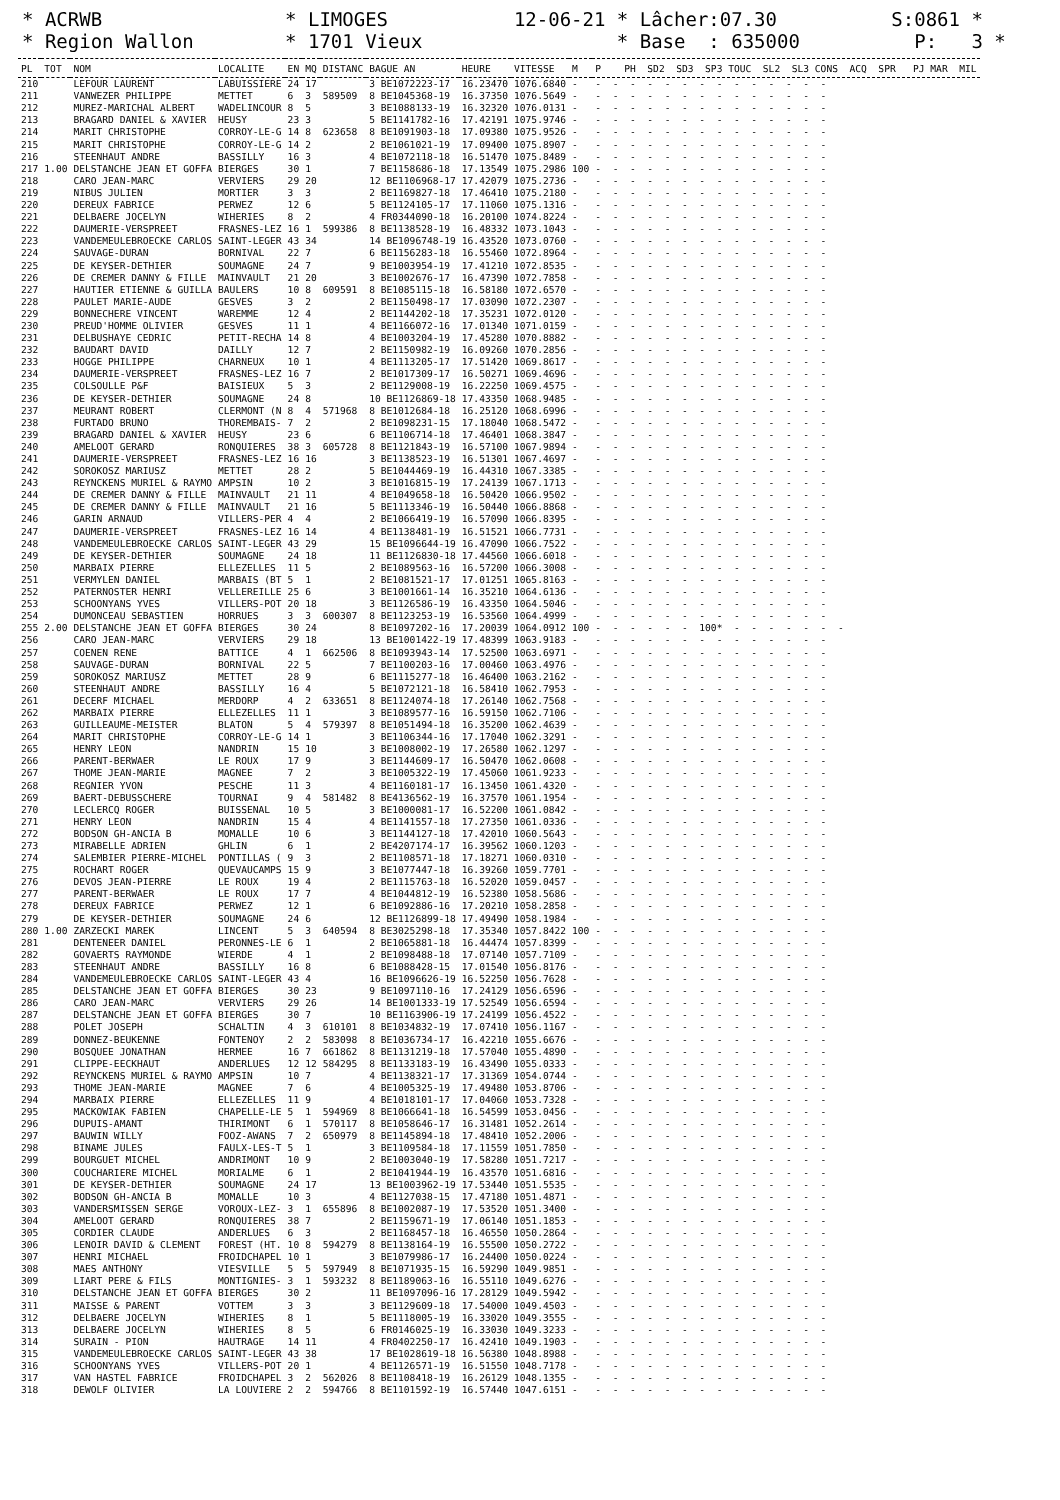* ACRWB * LIMOGES 12-06-21 * Lâcher:07.30 S:0861 * * Region Wallon * 1701 Vieux * Base : 635000 P: 3 *
| PL | TOT | NOM | LOCALITE | EN | MQ | DISTANC | BAGUE AN | HEURE | VITESSE | M | P PH SD2 SD3 SP3 TOUC SL2 SL3 CONS ACQ SPR PJ MAR MIL |
| --- | --- | --- | --- | --- | --- | --- | --- | --- | --- | --- | --- |
| 210 | | LEFOUR LAURENT | LABUISSIERE | 24 | 17 | | 3 BE1072223-17 | 16.23470 | 1076.6840 | - | - - - - - - - - - - - - - - |
| 211 | | VANWEZER PHILIPPE | METTET | 6 | 3 | 589509 | 8 BE1045368-19 | 16.37350 | 1076.5649 | - | - - - - - - - - - - - - - - |
| 212 | | MUREZ-MARICHAL ALBERT | WADELINCOUR | 8 | 5 | | 3 BE1088133-19 | 16.32320 | 1076.0131 | - | - - - - - - - - - - - - - - |
| 213 | | BRAGARD DANIEL & XAVIER | HEUSY | 23 | 3 | | 5 BE1141782-16 | 17.42191 | 1075.9746 | - | - - - - - - - - - - - - - - |
| 214 | | MARIT CHRISTOPHE | CORROY-LE-G | 14 | 8 | 623658 | 8 BE1091903-18 | 17.09380 | 1075.9526 | - | - - - - - - - - - - - - - - |
| 215 | | MARIT CHRISTOPHE | CORROY-LE-G | 14 | 2 | | 2 BE1061021-19 | 17.09400 | 1075.8907 | - | - - - - - - - - - - - - - - |
| 216 | | STEENHAUT ANDRE | BASSILLY | 16 | 3 | | 4 BE1072118-18 | 16.51470 | 1075.8489 | - | - - - - - - - - - - - - - - |
| 217 | 1.00 | DELSTANCHE JEAN ET GOFFA | BIERGES | 30 | 1 | | 7 BE1158686-18 | 17.13549 | 1075.2986 | 100 | - - - - - - - - - - - - - - |
| 218 | | CARO JEAN-MARC | VERVIERS | 29 | 20 | | 12 BE1106968-17 | 17.42079 | 1075.2736 | - | - - - - - - - - - - - - - - |
| 219 | | NIBUS JULIEN | MORTIER | 3 | 3 | | 2 BE1169827-18 | 17.46410 | 1075.2180 | - | - - - - - - - - - - - - - - |
| 220 | | DEREUX FABRICE | PERWEZ | 12 | 6 | | 5 BE1124105-17 | 17.11060 | 1075.1316 | - | - - - - - - - - - - - - - - |
| 221 | | DELBAERE JOCELYN | WIHERIES | 8 | 2 | | 4 FR0344090-18 | 16.20100 | 1074.8224 | - | - - - - - - - - - - - - - - |
| 222 | | DAUMERIE-VERSPREET | FRASNES-LEZ | 16 | 1 | 599386 | 8 BE1138528-19 | 16.48332 | 1073.1043 | - | - - - - - - - - - - - - - - |
| 223 | | VANDEMEULEBROECKE CARLOS | SAINT-LEGER | 43 | 34 | | 14 BE1096748-19 | 16.43520 | 1073.0760 | - | - - - - - - - - - - - - - - |
| 224 | | SAUVAGE-DURAN | BORNIVAL | 22 | 7 | | 6 BE1156283-18 | 16.55460 | 1072.8964 | - | - - - - - - - - - - - - - - |
| 225 | | DE KEYSER-DETHIER | SOUMAGNE | 24 | 7 | | 9 BE1003954-19 | 17.41210 | 1072.8535 | - | - - - - - - - - - - - - - - |
| 226 | | DE CREMER DANNY & FILLE | MAINVAULT | 21 | 20 | | 3 BE1002676-17 | 16.47390 | 1072.7858 | - | - - - - - - - - - - - - - - |
| 227 | | HAUTIER ETIENNE & GUILLA | BAULERS | 10 | 8 | 609591 | 8 BE1085115-18 | 16.58180 | 1072.6570 | - | - - - - - - - - - - - - - - |
| 228 | | PAULET MARIE-AUDE | GESVES | 3 | 2 | | 2 BE1150498-17 | 17.03090 | 1072.2307 | - | - - - - - - - - - - - - - - |
| 229 | | BONNECHERE VINCENT | WAREMME | 12 | 4 | | 2 BE1144202-18 | 17.35231 | 1072.0120 | - | - - - - - - - - - - - - - - |
| 230 | | PREUD'HOMME OLIVIER | GESVES | 11 | 1 | | 4 BE1166072-16 | 17.01340 | 1071.0159 | - | - - - - - - - - - - - - - - |
| 231 | | DELBUSHAYE CEDRIC | PETIT-RECHA | 14 | 8 | | 4 BE1003204-19 | 17.45280 | 1070.8882 | - | - - - - - - - - - - - - - - |
| 232 | | BAUDART DAVID | DAILLY | 12 | 7 | | 2 BE1150982-19 | 16.09260 | 1070.2856 | - | - - - - - - - - - - - - - - |
| 233 | | HOGGE PHILIPPE | CHARNEUX | 10 | 1 | | 4 BE1113205-17 | 17.51420 | 1069.8617 | - | - - - - - - - - - - - - - - |
| 234 | | DAUMERIE-VERSPREET | FRASNES-LEZ | 16 | 7 | | 2 BE1017309-17 | 16.50271 | 1069.4696 | - | - - - - - - - - - - - - - - |
| 235 | | COLSOULLE P&F | BAISIEUX | 5 | 3 | | 2 BE1129008-19 | 16.22250 | 1069.4575 | - | - - - - - - - - - - - - - - |
| 236 | | DE KEYSER-DETHIER | SOUMAGNE | 24 | 8 | | 10 BE1126869-18 | 17.43350 | 1068.9485 | - | - - - - - - - - - - - - - - |
| 237 | | MEURANT ROBERT | CLERMONT (N | 8 | 4 | 571968 | 8 BE1012684-18 | 16.25120 | 1068.6996 | - | - - - - - - - - - - - - - - |
| 238 | | FURTADO BRUNO | THOREMBAIS- | 7 | 2 | | 2 BE1098231-15 | 17.18040 | 1068.5472 | - | - - - - - - - - - - - - - - |
| 239 | | BRAGARD DANIEL & XAVIER | HEUSY | 23 | 6 | | 6 BE1106714-18 | 17.46401 | 1068.3847 | - | - - - - - - - - - - - - - - |
| 240 | | AMELOOT GERARD | RONQUIERES | 38 | 3 | 605728 | 8 BE1121843-19 | 16.57100 | 1067.9894 | - | - - - - - - - - - - - - - - |
| 241 | | DAUMERIE-VERSPREET | FRASNES-LEZ | 16 | 16 | | 3 BE1138523-19 | 16.51301 | 1067.4697 | - | - - - - - - - - - - - - - - |
| 242 | | SOROKOSZ MARIUSZ | METTET | 28 | 2 | | 5 BE1044469-19 | 16.44310 | 1067.3385 | - | - - - - - - - - - - - - - - |
| 243 | | REYNCKENS MURIEL & RAYMO | AMPSIN | 10 | 2 | | 3 BE1016815-19 | 17.24139 | 1067.1713 | - | - - - - - - - - - - - - - - |
| 244 | | DE CREMER DANNY & FILLE | MAINVAULT | 21 | 11 | | 4 BE1049658-18 | 16.50420 | 1066.9502 | - | - - - - - - - - - - - - - - |
| 245 | | DE CREMER DANNY & FILLE | MAINVAULT | 21 | 16 | | 5 BE1113346-19 | 16.50440 | 1066.8868 | - | - - - - - - - - - - - - - - |
| 246 | | GARIN ARNAUD | VILLERS-PER | 4 | 4 | | 2 BE1066419-19 | 16.57090 | 1066.8395 | - | - - - - - - - - - - - - - - |
| 247 | | DAUMERIE-VERSPREET | FRASNES-LEZ | 16 | 14 | | 4 BE1138481-19 | 16.51521 | 1066.7731 | - | - - - - - - - - - - - - - - |
| 248 | | VANDEMEULEBROECKE CARLOS | SAINT-LEGER | 43 | 29 | | 15 BE1096644-19 | 16.47090 | 1066.7522 | - | - - - - - - - - - - - - - - |
| 249 | | DE KEYSER-DETHIER | SOUMAGNE | 24 | 18 | | 11 BE1126830-18 | 17.44560 | 1066.6018 | - | - - - - - - - - - - - - - - |
| 250 | | MARBAIX PIERRE | ELLEZELLES | 11 | 5 | | 2 BE1089563-16 | 16.57200 | 1066.3008 | - | - - - - - - - - - - - - - - |
| 251 | | VERMYLEN DANIEL | MARBAIS (BT | 5 | 1 | | 2 BE1081521-17 | 17.01251 | 1065.8163 | - | - - - - - - - - - - - - - - |
| 252 | | PATERNOSTER HENRI | VELLEREILLE | 25 | 6 | | 3 BE1001661-14 | 16.35210 | 1064.6136 | - | - - - - - - - - - - - - - - |
| 253 | | SCHOONYANS YVES | VILLERS-POT | 20 | 18 | | 3 BE1126586-19 | 16.43350 | 1064.5046 | - | - - - - - - - - - - - - - - |
| 254 | | DUMONCEAU SEBASTIEN | HORRUES | 3 | 3 | 600307 | 8 BE1123253-19 | 16.53560 | 1064.4999 | - | - - - - - - - - - - - - - - |
| 255 | 2.00 | DELSTANCHE JEAN ET GOFFA | BIERGES | 30 | 24 | | 8 BE1097202-16 | 17.20039 | 1064.0912 | 100 | - - - - - - 100* - - - - - - - |
| 256 | | CARO JEAN-MARC | VERVIERS | 29 | 18 | | 13 BE1001422-19 | 17.48399 | 1063.9183 | - | - - - - - - - - - - - - - - |
| 257 | | COENEN RENE | BATTICE | 4 | 1 | 662506 | 8 BE1093943-14 | 17.52500 | 1063.6971 | - | - - - - - - - - - - - - - - |
| 258 | | SAUVAGE-DURAN | BORNIVAL | 22 | 5 | | 7 BE1100203-16 | 17.00460 | 1063.4976 | - | - - - - - - - - - - - - - - |
| 259 | | SOROKOSZ MARIUSZ | METTET | 28 | 9 | | 6 BE1115277-18 | 16.46400 | 1063.2162 | - | - - - - - - - - - - - - - - |
| 260 | | STEENHAUT ANDRE | BASSILLY | 16 | 4 | | 5 BE1072121-18 | 16.58410 | 1062.7953 | - | - - - - - - - - - - - - - - |
| 261 | | DECERF MICHAEL | MERDORP | 4 | 2 | 633651 | 8 BE1124074-18 | 17.26140 | 1062.7568 | - | - - - - - - - - - - - - - - |
| 262 | | MARBAIX PIERRE | ELLEZELLES | 11 | 1 | | 3 BE1089577-16 | 16.59150 | 1062.7106 | - | - - - - - - - - - - - - - - |
| 263 | | GUILLEAUME-MEISTER | BLATON | 5 | 4 | 579397 | 8 BE1051494-18 | 16.35200 | 1062.4639 | - | - - - - - - - - - - - - - - |
| 264 | | MARIT CHRISTOPHE | CORROY-LE-G | 14 | 1 | | 3 BE1106344-16 | 17.17040 | 1062.3291 | - | - - - - - - - - - - - - - - |
| 265 | | HENRY LEON | NANDRIN | 15 | 10 | | 3 BE1008002-19 | 17.26580 | 1062.1297 | - | - - - - - - - - - - - - - - |
| 266 | | PARENT-BERWAER | LE ROUX | 17 | 9 | | 3 BE1144609-17 | 16.50470 | 1062.0608 | - | - - - - - - - - - - - - - - |
| 267 | | THOME JEAN-MARIE | MAGNEE | 7 | 2 | | 3 BE1005322-19 | 17.45060 | 1061.9233 | - | - - - - - - - - - - - - - - |
| 268 | | REGNIER YVON | PESCHE | 11 | 3 | | 4 BE1160181-17 | 16.13450 | 1061.4320 | - | - - - - - - - - - - - - - - |
| 269 | | BAERT-DEBUSSCHERE | TOURNAI | 9 | 4 | 581482 | 8 BE4136562-19 | 16.37570 | 1061.1954 | - | - - - - - - - - - - - - - - |
| 270 | | LECLERCQ ROGER | BUISSENAL | 10 | 5 | | 3 BE1000081-17 | 16.52200 | 1061.0842 | - | - - - - - - - - - - - - - - |
| 271 | | HENRY LEON | NANDRIN | 15 | 4 | | 4 BE1141557-18 | 17.27350 | 1061.0336 | - | - - - - - - - - - - - - - - |
| 272 | | BODSON GH-ANCIA B | MOMALLE | 10 | 6 | | 3 BE1144127-18 | 17.42010 | 1060.5643 | - | - - - - - - - - - - - - - - |
| 273 | | MIRABELLE ADRIEN | GHLIN | 6 | 1 | | 2 BE4207174-17 | 16.39562 | 1060.1203 | - | - - - - - - - - - - - - - - |
| 274 | | SALEMBIER PIERRE-MICHEL | PONTILLAS ( | 9 | 3 | | 2 BE1108571-18 | 17.18271 | 1060.0310 | - | - - - - - - - - - - - - - - |
| 275 | | ROCHART ROGER | QUEVAUCAMPS | 15 | 9 | | 3 BE1077447-18 | 16.39260 | 1059.7701 | - | - - - - - - - - - - - - - - |
| 276 | | DEVOS JEAN-PIERRE | LE ROUX | 19 | 4 | | 2 BE1115763-18 | 16.52020 | 1059.0457 | - | - - - - - - - - - - - - - - |
| 277 | | PARENT-BERWAER | LE ROUX | 17 | 7 | | 4 BE1044812-19 | 16.52380 | 1058.5686 | - | - - - - - - - - - - - - - - |
| 278 | | DEREUX FABRICE | PERWEZ | 12 | 1 | | 6 BE1092886-16 | 17.20210 | 1058.2858 | - | - - - - - - - - - - - - - - |
| 279 | | DE KEYSER-DETHIER | SOUMAGNE | 24 | 6 | | 12 BE1126899-18 | 17.49490 | 1058.1984 | - | - - - - - - - - - - - - - - |
| 280 | 1.00 | ZARZECKI MAREK | LINCENT | 5 | 3 | 640594 | 8 BE3025298-18 | 17.35340 | 1057.8422 | 100 | - - - - - - - - - - - - - - |
| 281 | | DENTENEER DANIEL | PERONNES-LE | 6 | 1 | | 2 BE1065881-18 | 16.44474 | 1057.8399 | - | - - - - - - - - - - - - - - |
| 282 | | GOVAERTS RAYMONDE | WIERDE | 4 | 1 | | 2 BE1098488-18 | 17.07140 | 1057.7109 | - | - - - - - - - - - - - - - - |
| 283 | | STEENHAUT ANDRE | BASSILLY | 16 | 8 | | 6 BE1088428-15 | 17.01540 | 1056.8176 | - | - - - - - - - - - - - - - - |
| 284 | | VANDEMEULEBROECKE CARLOS | SAINT-LEGER | 43 | 4 | | 16 BE1096626-19 | 16.52250 | 1056.7628 | - | - - - - - - - - - - - - - - |
| 285 | | DELSTANCHE JEAN ET GOFFA | BIERGES | 30 | 23 | | 9 BE1097110-16 | 17.24129 | 1056.6596 | - | - - - - - - - - - - - - - - |
| 286 | | CARO JEAN-MARC | VERVIERS | 29 | 26 | | 14 BE1001333-19 | 17.52549 | 1056.6594 | - | - - - - - - - - - - - - - - |
| 287 | | DELSTANCHE JEAN ET GOFFA | BIERGES | 30 | 7 | | 10 BE1163906-19 | 17.24199 | 1056.4522 | - | - - - - - - - - - - - - - - |
| 288 | | POLET JOSEPH | SCHALTIN | 4 | 3 | 610101 | 8 BE1034832-19 | 17.07410 | 1056.1167 | - | - - - - - - - - - - - - - - |
| 289 | | DONNEZ-BEUKENNE | FONTENOY | 2 | 2 | 583098 | 8 BE1036734-17 | 16.42210 | 1055.6676 | - | - - - - - - - - - - - - - - |
| 290 | | BOSQUEE JONATHAN | HERMEE | 16 | 7 | 661862 | 8 BE1131219-18 | 17.57040 | 1055.4890 | - | - - - - - - - - - - - - - - |
| 291 | | CLIPPE-EECKHAUT | ANDERLUES | 12 | 12 | 584295 | 8 BE1133183-19 | 16.43490 | 1055.0333 | - | - - - - - - - - - - - - - - |
| 292 | | REYNCKENS MURIEL & RAYMO | AMPSIN | 10 | 7 | | 4 BE1138321-17 | 17.31369 | 1054.0744 | - | - - - - - - - - - - - - - - |
| 293 | | THOME JEAN-MARIE | MAGNEE | 7 | 6 | | 4 BE1005325-19 | 17.49480 | 1053.8706 | - | - - - - - - - - - - - - - - |
| 294 | | MARBAIX PIERRE | ELLEZELLES | 11 | 9 | | 4 BE1018101-17 | 17.04060 | 1053.7328 | - | - - - - - - - - - - - - - - |
| 295 | | MACKOWIAK FABIEN | CHAPELLE-LE | 5 | 1 | 594969 | 8 BE1066641-18 | 16.54599 | 1053.0456 | - | - - - - - - - - - - - - - - |
| 296 | | DUPUIS-AMANT | THIRIMONT | 6 | 1 | 570117 | 8 BE1058646-17 | 16.31481 | 1052.2614 | - | - - - - - - - - - - - - - - |
| 297 | | BAUWIN WILLY | FOOZ-AWANS | 7 | 2 | 650979 | 8 BE1145894-18 | 17.48410 | 1052.2006 | - | - - - - - - - - - - - - - - |
| 298 | | BINAME JULES | FAULX-LES-T | 5 | 1 | | 3 BE1109584-18 | 17.11559 | 1051.7850 | - | - - - - - - - - - - - - - - |
| 299 | | BOURGUET MICHEL | ANDRIMONT | 10 | 9 | | 2 BE1003040-19 | 17.58280 | 1051.7217 | - | - - - - - - - - - - - - - - |
| 300 | | COUCHARIERE MICHEL | MORIALME | 6 | 1 | | 2 BE1041944-19 | 16.43570 | 1051.6816 | - | - - - - - - - - - - - - - - |
| 301 | | DE KEYSER-DETHIER | SOUMAGNE | 24 | 17 | | 13 BE1003962-19 | 17.53440 | 1051.5535 | - | - - - - - - - - - - - - - - |
| 302 | | BODSON GH-ANCIA B | MOMALLE | 10 | 3 | | 4 BE1127038-15 | 17.47180 | 1051.4871 | - | - - - - - - - - - - - - - - |
| 303 | | VANDERSMISSEN SERGE | VOROUX-LEZ- | 3 | 1 | 655896 | 8 BE1002087-19 | 17.53520 | 1051.3400 | - | - - - - - - - - - - - - - - |
| 304 | | AMELOOT GERARD | RONQUIERES | 38 | 7 | | 2 BE1159671-19 | 17.06140 | 1051.1853 | - | - - - - - - - - - - - - - - |
| 305 | | CORDIER CLAUDE | ANDERLUES | 6 | 3 | | 2 BE1168457-18 | 16.46550 | 1050.2864 | - | - - - - - - - - - - - - - - |
| 306 | | LENOIR DAVID & CLEMENT | FOREST (HT. | 10 | 8 | 594279 | 8 BE1138164-19 | 16.55500 | 1050.2722 | - | - - - - - - - - - - - - - - |
| 307 | | HENRI MICHAEL | FROIDCHAPEL | 10 | 1 | | 3 BE1079986-17 | 16.24400 | 1050.0224 | - | - - - - - - - - - - - - - - |
| 308 | | MAES ANTHONY | VIESVILLE | 5 | 5 | 597949 | 8 BE1071935-15 | 16.59290 | 1049.9851 | - | - - - - - - - - - - - - - - |
| 309 | | LIART PERE & FILS | MONTIGNIES- | 3 | 1 | 593232 | 8 BE1189063-16 | 16.55110 | 1049.6276 | - | - - - - - - - - - - - - - - |
| 310 | | DELSTANCHE JEAN ET GOFFA | BIERGES | 30 | 2 | | 11 BE1097096-16 | 17.28129 | 1049.5942 | - | - - - - - - - - - - - - - - |
| 311 | | MAISSE & PARENT | VOTTEM | 3 | 3 | | 3 BE1129609-18 | 17.54000 | 1049.4503 | - | - - - - - - - - - - - - - - |
| 312 | | DELBAERE JOCELYN | WIHERIES | 8 | 1 | | 5 BE1118005-19 | 16.33020 | 1049.3555 | - | - - - - - - - - - - - - - - |
| 313 | | DELBAERE JOCELYN | WIHERIES | 8 | 5 | | 6 FR0146025-19 | 16.33030 | 1049.3233 | - | - - - - - - - - - - - - - - |
| 314 | | SURAIN - PION | HAUTRAGE | 14 | 11 | | 4 FR0402250-17 | 16.42410 | 1049.1903 | - | - - - - - - - - - - - - - - |
| 315 | | VANDEMEULEBROECKE CARLOS | SAINT-LEGER | 43 | 38 | | 17 BE1028619-18 | 16.56380 | 1048.8988 | - | - - - - - - - - - - - - - - |
| 316 | | SCHOONYANS YVES | VILLERS-POT | 20 | 1 | | 4 BE1126571-19 | 16.51550 | 1048.7178 | - | - - - - - - - - - - - - - - |
| 317 | | VAN HASTEL FABRICE | FROIDCHAPEL | 3 | 2 | 562026 | 8 BE1108418-19 | 16.26129 | 1048.1355 | - | - - - - - - - - - - - - - - |
| 318 | | DEWOLF OLIVIER | LA LOUVIERE | 2 | 2 | 594766 | 8 BE1101592-19 | 16.57440 | 1047.6151 | - | - - - - - - - - - - - - - - |